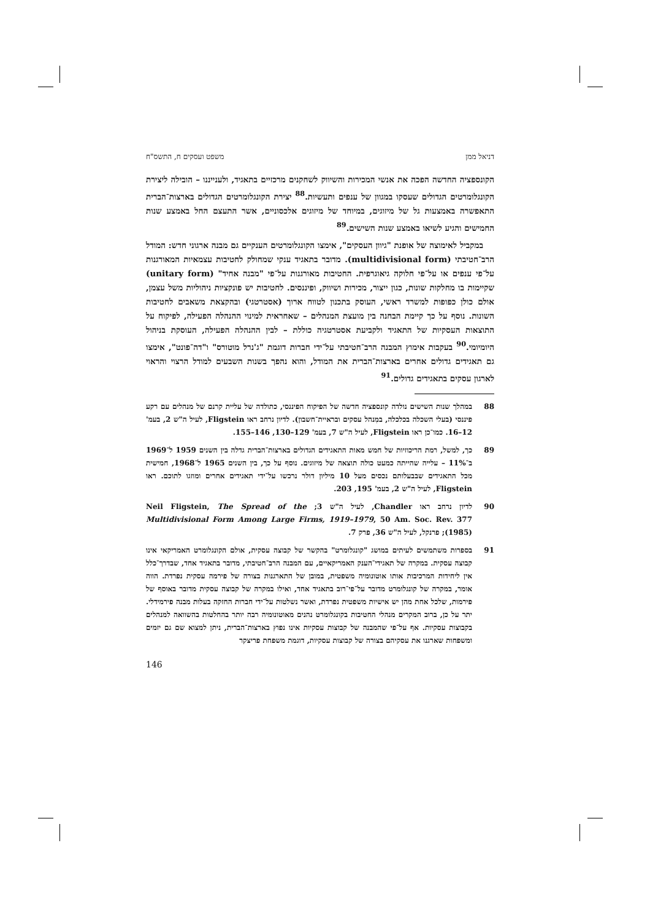דניאל ממן משפט ועסקים ח, התשס"ח
הקונספציה החדשה הפכה את אנשי המכירות והשיווק לשחקנים מרכזיים בתאגיד, ולענייננו – הובילה ליצירת הקונגלומרטים הגדולים שעסקו במגוון של ענפים ותעשיות.<sup>88</sup> יצירת הקונגלומרטים הגדולים בארצות־הברית התאפשרה באמצעות גל של מיזוגים, במיוחד של מיזוגים אלכסוניים, אשר התעצם החל באמצע שנות החמישים והגיע לשיאו באמצע שנות השישים.<sup>89</sup>
במקביל לאימוצה של אופנת "גיוון העסקים", אימצו הקונגלומרטים הענקיים גם מבנה ארגוני חדש: המודל הרב־חטיבתי (multidivisional form). מדובר בתאגיד ענקי שמחולק לחטיבות עצמאיות המאורגנות על־פי ענפים או על־פי חלוקה גיאוגרפית. החטיבות מאורגנות על־פי "מבנה אחיד" (unitary form) שקיימות בו מחלקות שונות, כגון ייצור, מכירות ושיווק, ופיננסים. לחטיבות יש פונקציות ניהוליות משל עצמן, אולם כולן כפופות למשרד ראשי, העוסק בתכנון לטווח ארוך (אסטרטגי) ובהקצאת משאבים לחטיבות השונות. נוסף על כך קיימת הבחנה בין מועצת המנהלים – שאחראית למינוי ההנהלה הפעילה, לפיקוח על התוצאות העסקיות של התאגיד ולקביעת אסטרטגיה כוללת – לבין ההנהלה הפעילה, העוסקת בניהול היומיומי.<sup>90</sup> בעקבות אימוץ המבנה הרב־חטיבתי על־ידי חברות דוגמת "ג'נרל מוטורס" ו"דה־פונט", אימצו גם תאגידים גדולים אחרים בארצות־הברית את המודל, והוא נהפך בשנות השבעים למודל הרצוי והראוי לארגון עסקים בתאגידים גדולים.<sup>91</sup>
88 במהלך שנות השישים נולדה קונספציה חדשה של הפיקוח הפיננסי, כתולדה של עליית קרנם של מנהלים עם רקע פיננסי (בעלי השכלה בכלכלה, במִנהל עסקים ובראיית־חשבון). לדיון נרחב ראו Fligstein, לעיל ה"ש 2, בעמ' 12–16. כמו־כן ראו Fligstein, לעיל ה"ש 7, בעמ' 129–130, 146–155.
89 כך, למשל, רמת הריכוזיות של חמש מאות התאגידים הגדולים בארצות־הברית גדלה בין השנים 1959 ל־1969 ב־11% – עלייה שהייתה כמעט כולה תוצאה של מיזוגים. נוסף על כך, בין השנים 1965 ל־1968, חמישית מכל התאגידים שבבעלותם נכסים מעל 10 מיליון דולר נרכשו על־ידי תאגידים אחרים ומוזגו לתוכם. ראו Fligstein, לעיל ה"ש 2, בעמ' 195, 203.
90 לדיון נרחב ראו Chandler, לעיל ה"ש 3; Neil Fligstein, The Spread of the Multidivisional Form Among Large Firms, 1919–1979, 50 Am. Soc. Rev. 377 (1985); פרנקל, לעיל ה"ש 36, פרק 7.
91 בספרות משתמשים לעיתים במושג "קונגלומרט" בהקשר של קבוצה עסקית, אולם הקונגלומרט האמריקאי אינו קבוצה עסקית. במקרה של תאגידי־הענק האמריקאיים, עם המבנה הרב־חטיבתי, מדובר בתאגיד אחד, שבדרך־כלל אין ליחידות המרכיבות אותו אוטונומיה משפטית, במובן של התארגנות בצורה של פירמה עסקית נפרדת. הווה אומר, במקרה של קונגלומרט מדובר על־פי־רוב בתאגיד אחד, ואילו במקרה של קבוצה עסקית מדובר באוסף של פירמות, שלכל אחת מהן יש אישיות משפטית נפרדת, ואשר נשלטות על־ידי חברות החזקה בעלות מבנה פירמידלי. יתר על כן, ברוב המקרים מנהלי החטיבות בקונגלומרט נהנים מאוטונומיה רבה יותר בהחלטות בהשוואה למנהלים בקבוצות עסקיות. אף על־פי שהמבנה של קבוצות עסקיות אינו נפוץ בארצות־הברית, ניתן למצוא שם גם יזמים ומשפחות שארגנו את עסקיהם בצורה של קבוצות עסקיות, דוגמת משפחת פריצקר
146